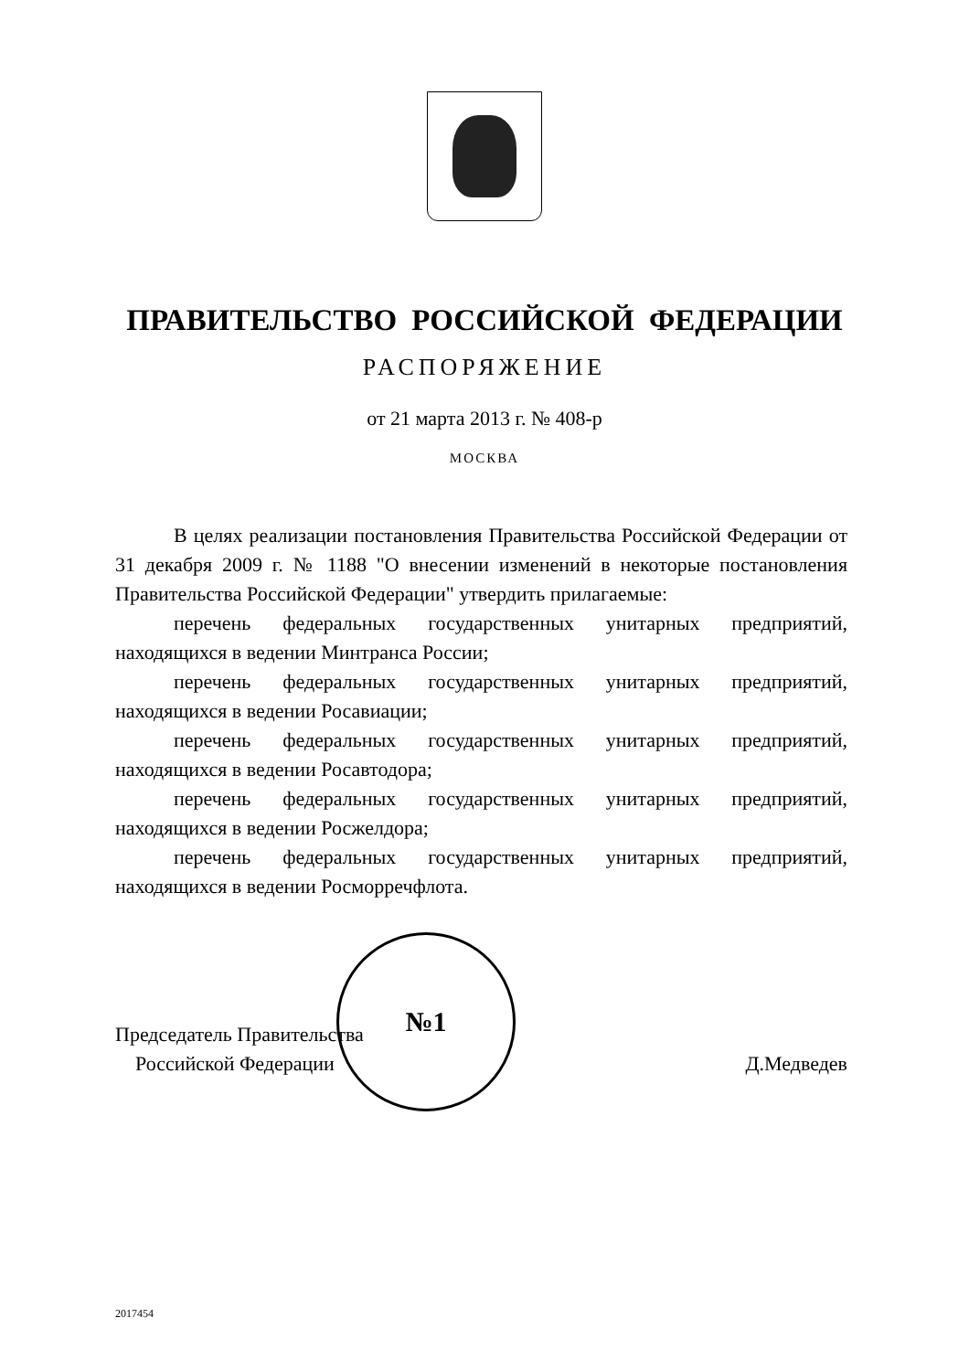ПРАВИТЕЛЬСТВО РОССИЙСКОЙ ФЕДЕРАЦИИ
РАСПОРЯЖЕНИЕ
от 21 марта 2013 г. № 408-р
МОСКВА
В целях реализации постановления Правительства Российской Федерации от 31 декабря 2009 г. № 1188 "О внесении изменений в некоторые постановления Правительства Российской Федерации" утвердить прилагаемые:
перечень федеральных государственных унитарных предприятий, находящихся в ведении Минтранса России;
перечень федеральных государственных унитарных предприятий, находящихся в ведении Росавиации;
перечень федеральных государственных унитарных предприятий, находящихся в ведении Росавтодора;
перечень федеральных государственных унитарных предприятий, находящихся в ведении Росжелдора;
перечень федеральных государственных унитарных предприятий, находящихся в ведении Росморречфлота.
Председатель Правительства
Российской Федерации
Д.Медведев
№1
2017454